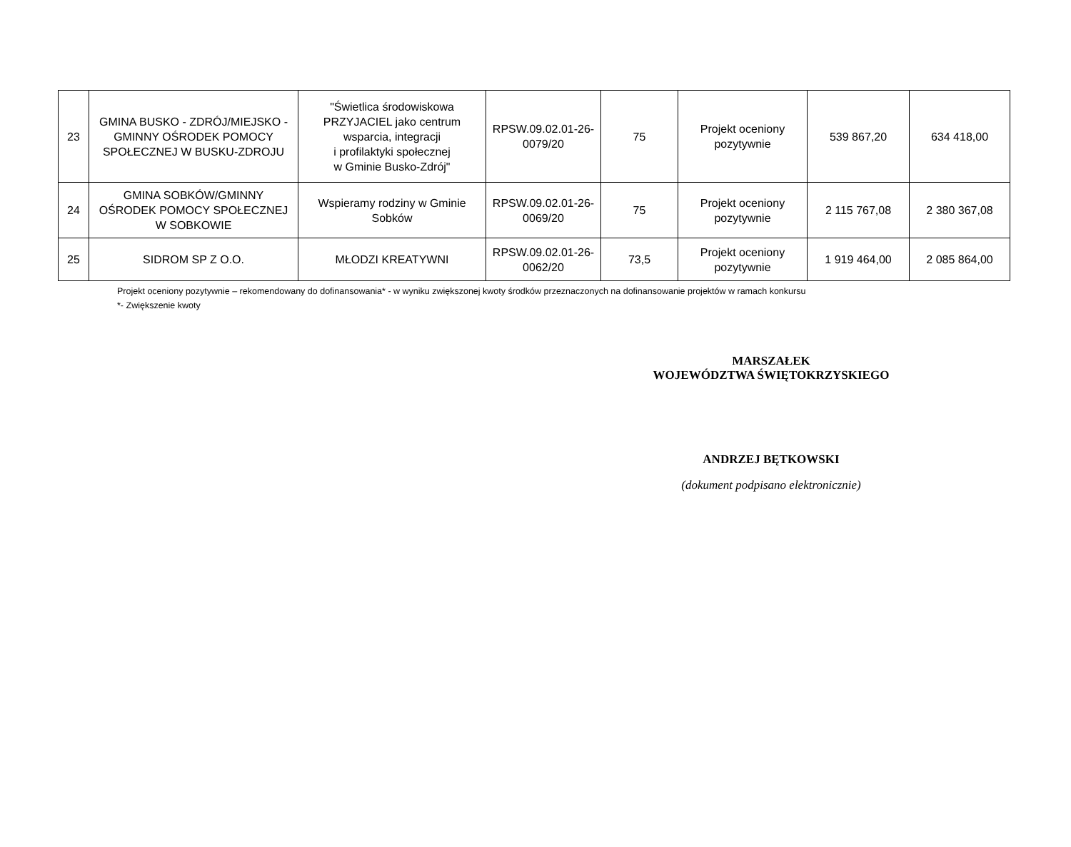| 23 | GMINA BUSKO - ZDRÓJ/MIEJSKO - GMINNY OŚRODEK POMOCY SPOŁECZNEJ W BUSKU-ZDROJU | "Świetlica środowiskowa PRZYJACIEL jako centrum wsparcia, integracji i profilaktyki społecznej w Gminie Busko-Zdrój" | RPSW.09.02.01-26-0079/20 | 75 | Projekt oceniony pozytywnie | 539 867,20 | 634 418,00 |
| 24 | GMINA SOBKÓW/GMINNY OŚRODEK POMOCY SPOŁECZNEJ W SOBKOWIE | Wspieramy rodziny w Gminie Sobków | RPSW.09.02.01-26-0069/20 | 75 | Projekt oceniony pozytywnie | 2 115 767,08 | 2 380 367,08 |
| 25 | SIDROM SP Z O.O. | MŁODZI KREATYWNI | RPSW.09.02.01-26-0062/20 | 73,5 | Projekt oceniony pozytywnie | 1 919 464,00 | 2 085 864,00 |
Projekt oceniony pozytywnie – rekomendowany do dofinansowania* - w wyniku zwiększonej kwoty środków przeznaczonych na dofinansowanie projektów w ramach konkursu
*- Zwiększenie kwoty
MARSZAŁEK
WOJEWÓDZTWA ŚWIĘTOKRZYSKIEGO
ANDRZEJ BĘTKOWSKI
(dokument podpisano elektronicznie)